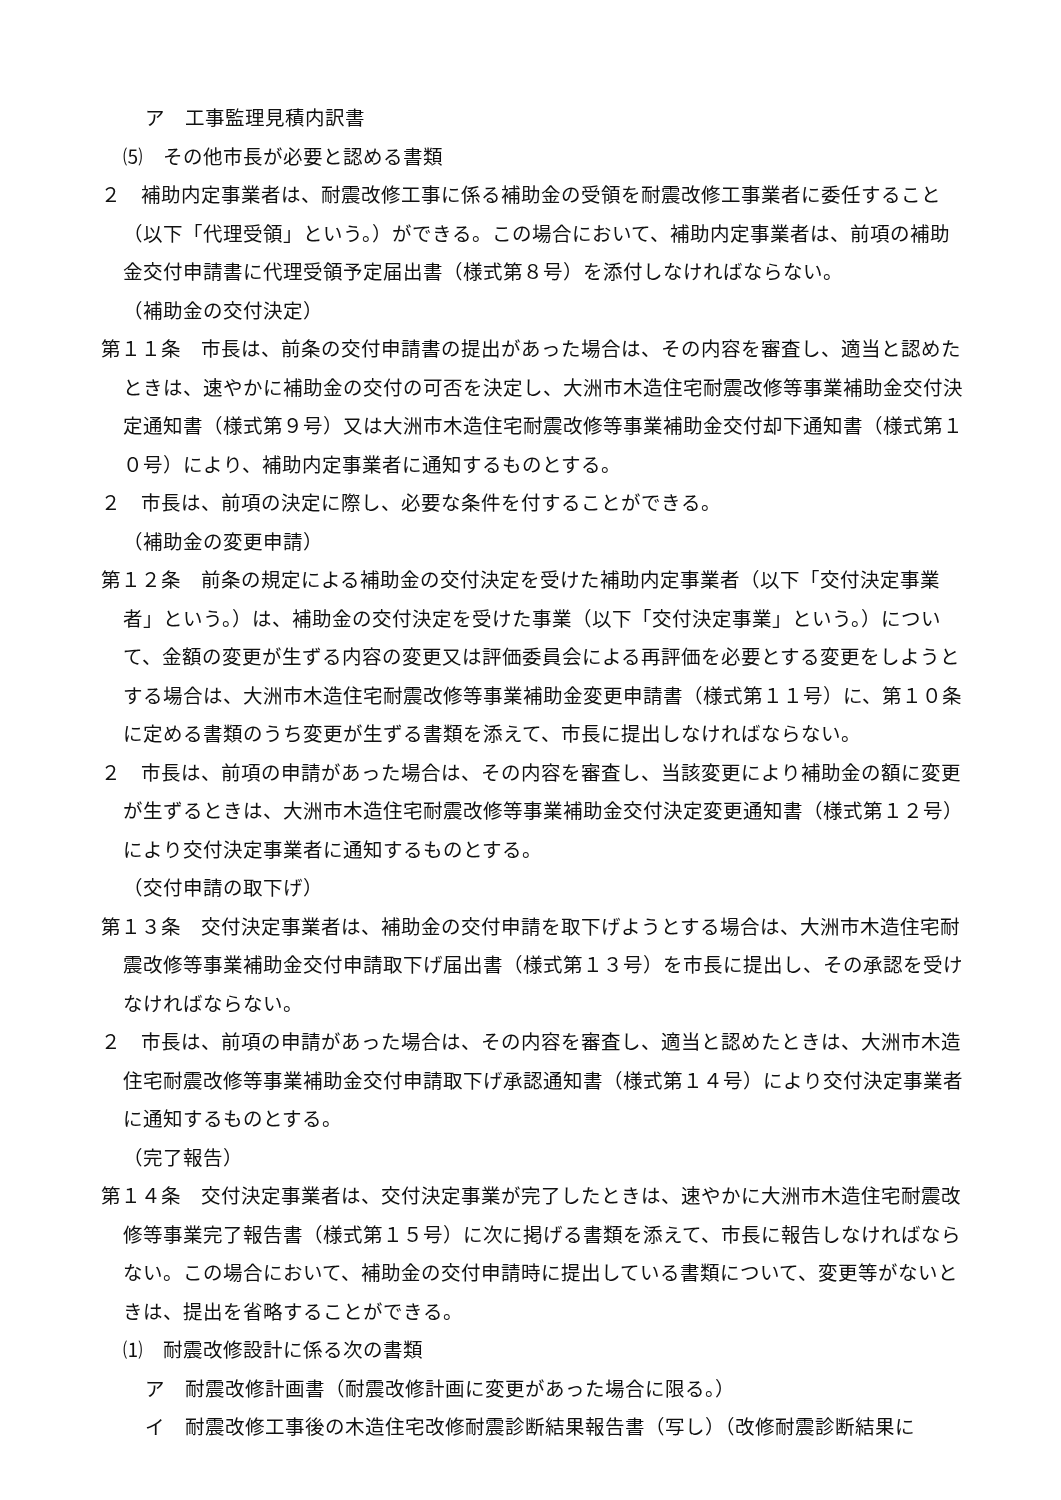ア　工事監理見積内訳書
⑸　その他市長が必要と認める書類
２　補助内定事業者は、耐震改修工事に係る補助金の受領を耐震改修工事業者に委任すること（以下「代理受領」という。）ができる。この場合において、補助内定事業者は、前項の補助金交付申請書に代理受領予定届出書（様式第８号）を添付しなければならない。
（補助金の交付決定）
第１１条　市長は、前条の交付申請書の提出があった場合は、その内容を審査し、適当と認めたときは、速やかに補助金の交付の可否を決定し、大洲市木造住宅耐震改修等事業補助金交付決定通知書（様式第９号）又は大洲市木造住宅耐震改修等事業補助金交付却下通知書（様式第１０号）により、補助内定事業者に通知するものとする。
２　市長は、前項の決定に際し、必要な条件を付することができる。
（補助金の変更申請）
第１２条　前条の規定による補助金の交付決定を受けた補助内定事業者（以下「交付決定事業者」という。）は、補助金の交付決定を受けた事業（以下「交付決定事業」という。）について、金額の変更が生ずる内容の変更又は評価委員会による再評価を必要とする変更をしようとする場合は、大洲市木造住宅耐震改修等事業補助金変更申請書（様式第１１号）に、第１０条に定める書類のうち変更が生ずる書類を添えて、市長に提出しなければならない。
２　市長は、前項の申請があった場合は、その内容を審査し、当該変更により補助金の額に変更が生ずるときは、大洲市木造住宅耐震改修等事業補助金交付決定変更通知書（様式第１２号）により交付決定事業者に通知するものとする。
（交付申請の取下げ）
第１３条　交付決定事業者は、補助金の交付申請を取下げようとする場合は、大洲市木造住宅耐震改修等事業補助金交付申請取下げ届出書（様式第１３号）を市長に提出し、その承認を受けなければならない。
２　市長は、前項の申請があった場合は、その内容を審査し、適当と認めたときは、大洲市木造住宅耐震改修等事業補助金交付申請取下げ承認通知書（様式第１４号）により交付決定事業者に通知するものとする。
（完了報告）
第１４条　交付決定事業者は、交付決定事業が完了したときは、速やかに大洲市木造住宅耐震改修等事業完了報告書（様式第１５号）に次に掲げる書類を添えて、市長に報告しなければならない。この場合において、補助金の交付申請時に提出している書類について、変更等がないときは、提出を省略することができる。
⑴　耐震改修設計に係る次の書類
ア　耐震改修計画書（耐震改修計画に変更があった場合に限る。）
イ　耐震改修工事後の木造住宅改修耐震診断結果報告書（写し）（改修耐震診断結果に